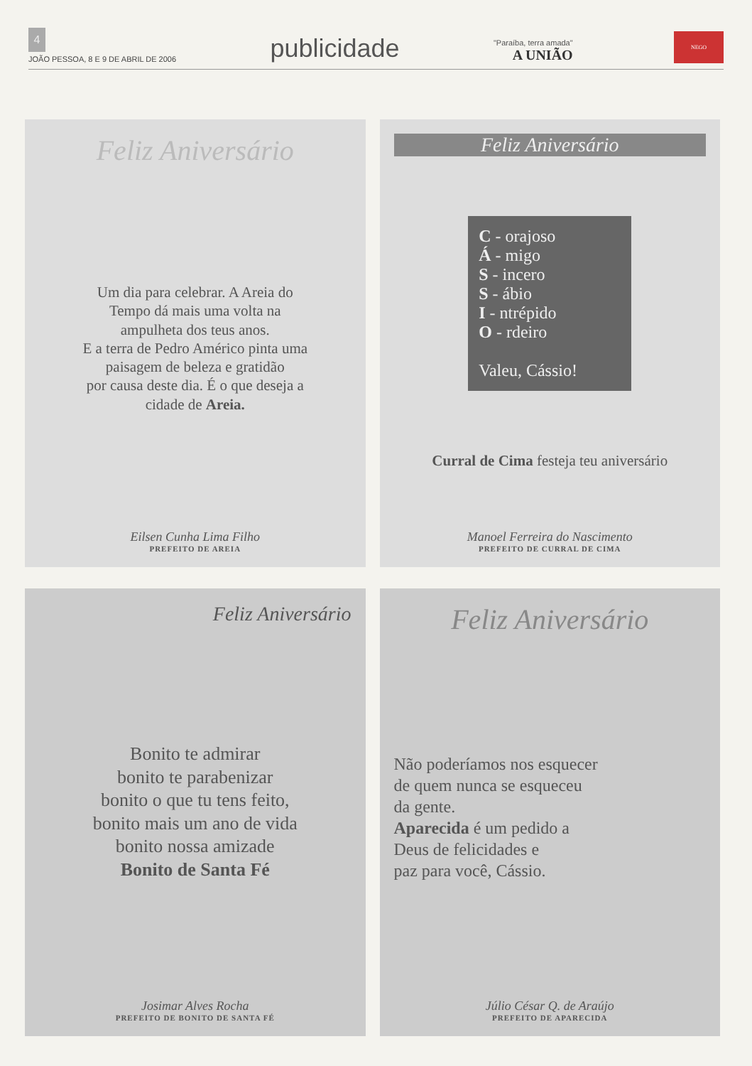4
JOÃO PESSOA, 8 E 9 DE ABRIL DE 2006
publicidade
"Paraíba, terra amada"
A UNIÃO
NEGO
Feliz Aniversário
Um dia para celebrar. A Areia do
Tempo dá mais uma volta na
ampulheta dos teus anos.
E a terra de Pedro Américo pinta uma
paisagem de beleza e gratidão
por causa deste dia. É o que deseja a
cidade de Areia.
Eilsen Cunha Lima Filho
PREFEITO DE AREIA
Feliz Aniversário
C - orajoso
Á - migo
S - incero
S - ábio
I - ntrépido
O - rdeiro
Valeu, Cássio!
Curral de Cima festeja teu aniversário
Manoel Ferreira do Nascimento
PREFEITO DE CURRAL DE CIMA
Feliz Aniversário
Bonito te admirar
bonito te parabenizar
bonito o que tu tens feito,
bonito mais um ano de vida
bonito nossa amizade
Bonito de Santa Fé
Josimar Alves Rocha
PREFEITO DE BONITO DE SANTA FÉ
Feliz Aniversário
Não poderíamos nos esquecer
de quem nunca se esqueceu
da gente.
Aparecida é um pedido a
Deus de felicidades e
paz para você, Cássio.
Júlio César Q. de Araújo
PREFEITO DE APARECIDA